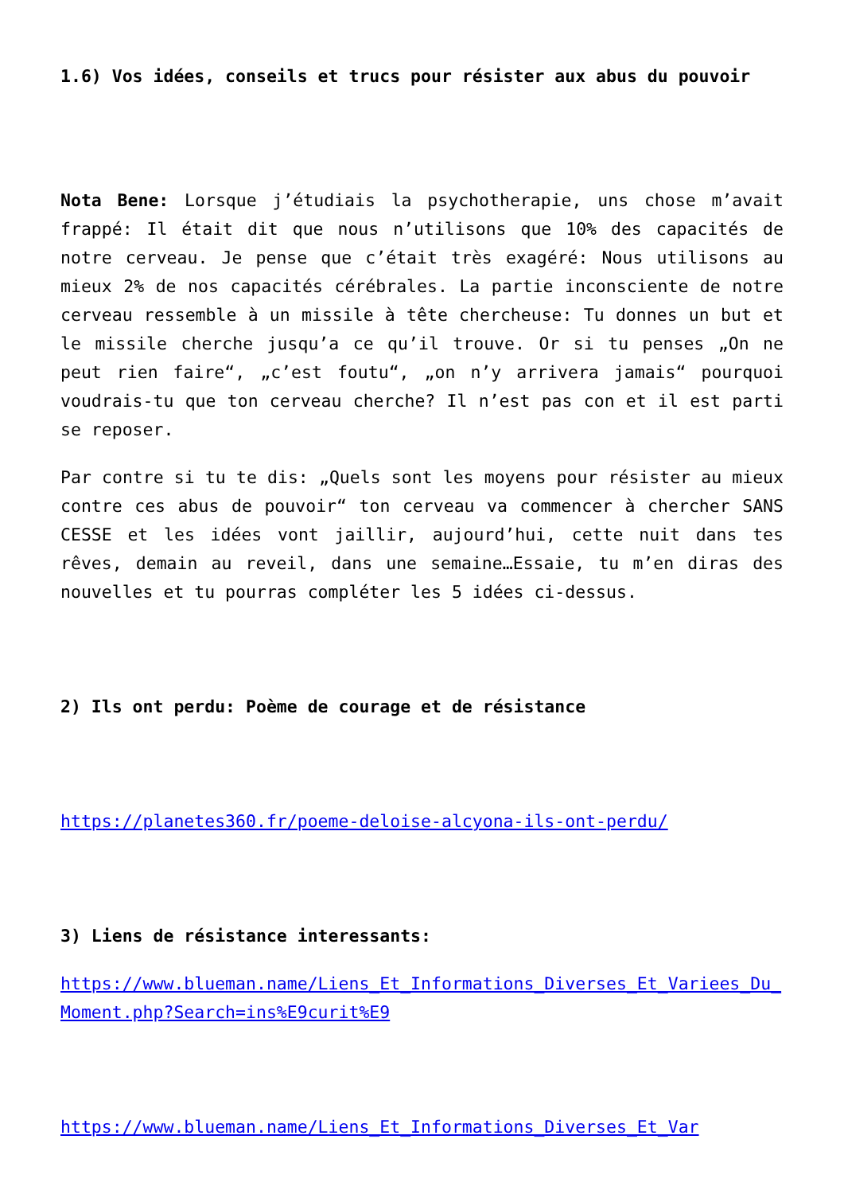1.6) Vos idées, conseils et trucs pour résister aux abus du pouvoir
Nota Bene: Lorsque j’étudiais la psychotherapie, uns chose m’avait frappé: Il était dit que nous n’utilisons que 10% des capacités de notre cerveau. Je pense que c’était très exagéré: Nous utilisons au mieux 2% de nos capacités cérébrales. La partie inconsciente de notre cerveau ressemble à un missile à tête chercheuse: Tu donnes un but et le missile cherche jusqu’a ce qu’il trouve. Or si tu penses „On ne peut rien faire“, „c’est foutu“, „on n’y arrivera jamais“ pourquoi voudrais-tu que ton cerveau cherche? Il n’est pas con et il est parti se reposer.
Par contre si tu te dis: „Quels sont les moyens pour résister au mieux contre ces abus de pouvoir“ ton cerveau va commencer à chercher SANS CESSE et les idées vont jaillir, aujourd’hui, cette nuit dans tes rêves, demain au reveil, dans une semaine…Essaie, tu m’en diras des nouvelles et tu pourras compléter les 5 idées ci-dessus.
2) Ils ont perdu: Poème de courage et de résistance
https://planetes360.fr/poeme-deloise-alcyona-ils-ont-perdu/
3) Liens de résistance interessants:
https://www.blueman.name/Liens_Et_Informations_Diverses_Et_Variees_Du_Moment.php?Search=ins%E9curit%E9
https://www.blueman.name/Liens_Et_Informations_Diverses_Et_Var